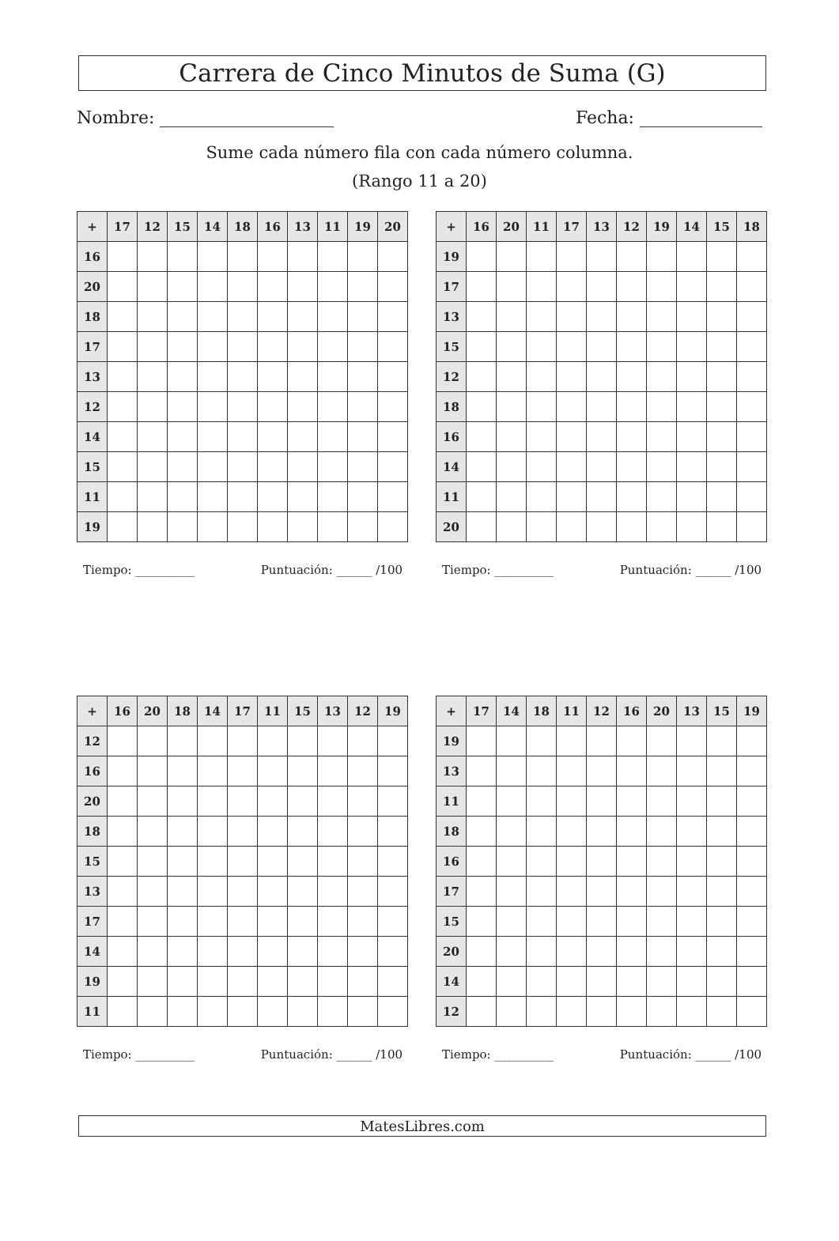Carrera de Cinco Minutos de Suma (G)
Nombre: Fecha:
Sume cada número fila con cada número columna.
(Rango 11 a 20)
| + | 17 | 12 | 15 | 14 | 18 | 16 | 13 | 11 | 19 | 20 |
| --- | --- | --- | --- | --- | --- | --- | --- | --- | --- | --- |
| 16 | | | | | | | | | | |
| 20 | | | | | | | | | | |
| 18 | | | | | | | | | | |
| 17 | | | | | | | | | | |
| 13 | | | | | | | | | | |
| 12 | | | | | | | | | | |
| 14 | | | | | | | | | | |
| 15 | | | | | | | | | | |
| 11 | | | | | | | | | | |
| 19 | | | | | | | | | | |
Tiempo: __________ Puntuación: ______ /100
| + | 16 | 20 | 11 | 17 | 13 | 12 | 19 | 14 | 15 | 18 |
| --- | --- | --- | --- | --- | --- | --- | --- | --- | --- | --- |
| 19 | | | | | | | | | | |
| 17 | | | | | | | | | | |
| 13 | | | | | | | | | | |
| 15 | | | | | | | | | | |
| 12 | | | | | | | | | | |
| 18 | | | | | | | | | | |
| 16 | | | | | | | | | | |
| 14 | | | | | | | | | | |
| 11 | | | | | | | | | | |
| 20 | | | | | | | | | | |
Tiempo: __________ Puntuación: ______ /100
| + | 16 | 20 | 18 | 14 | 17 | 11 | 15 | 13 | 12 | 19 |
| --- | --- | --- | --- | --- | --- | --- | --- | --- | --- | --- |
| 12 | | | | | | | | | | |
| 16 | | | | | | | | | | |
| 20 | | | | | | | | | | |
| 18 | | | | | | | | | | |
| 15 | | | | | | | | | | |
| 13 | | | | | | | | | | |
| 17 | | | | | | | | | | |
| 14 | | | | | | | | | | |
| 19 | | | | | | | | | | |
| 11 | | | | | | | | | | |
Tiempo: __________ Puntuación: ______ /100
| + | 17 | 14 | 18 | 11 | 12 | 16 | 20 | 13 | 15 | 19 |
| --- | --- | --- | --- | --- | --- | --- | --- | --- | --- | --- |
| 19 | | | | | | | | | | |
| 13 | | | | | | | | | | |
| 11 | | | | | | | | | | |
| 18 | | | | | | | | | | |
| 16 | | | | | | | | | | |
| 17 | | | | | | | | | | |
| 15 | | | | | | | | | | |
| 20 | | | | | | | | | | |
| 14 | | | | | | | | | | |
| 12 | | | | | | | | | | |
Tiempo: __________ Puntuación: ______ /100
MatesLibres.com